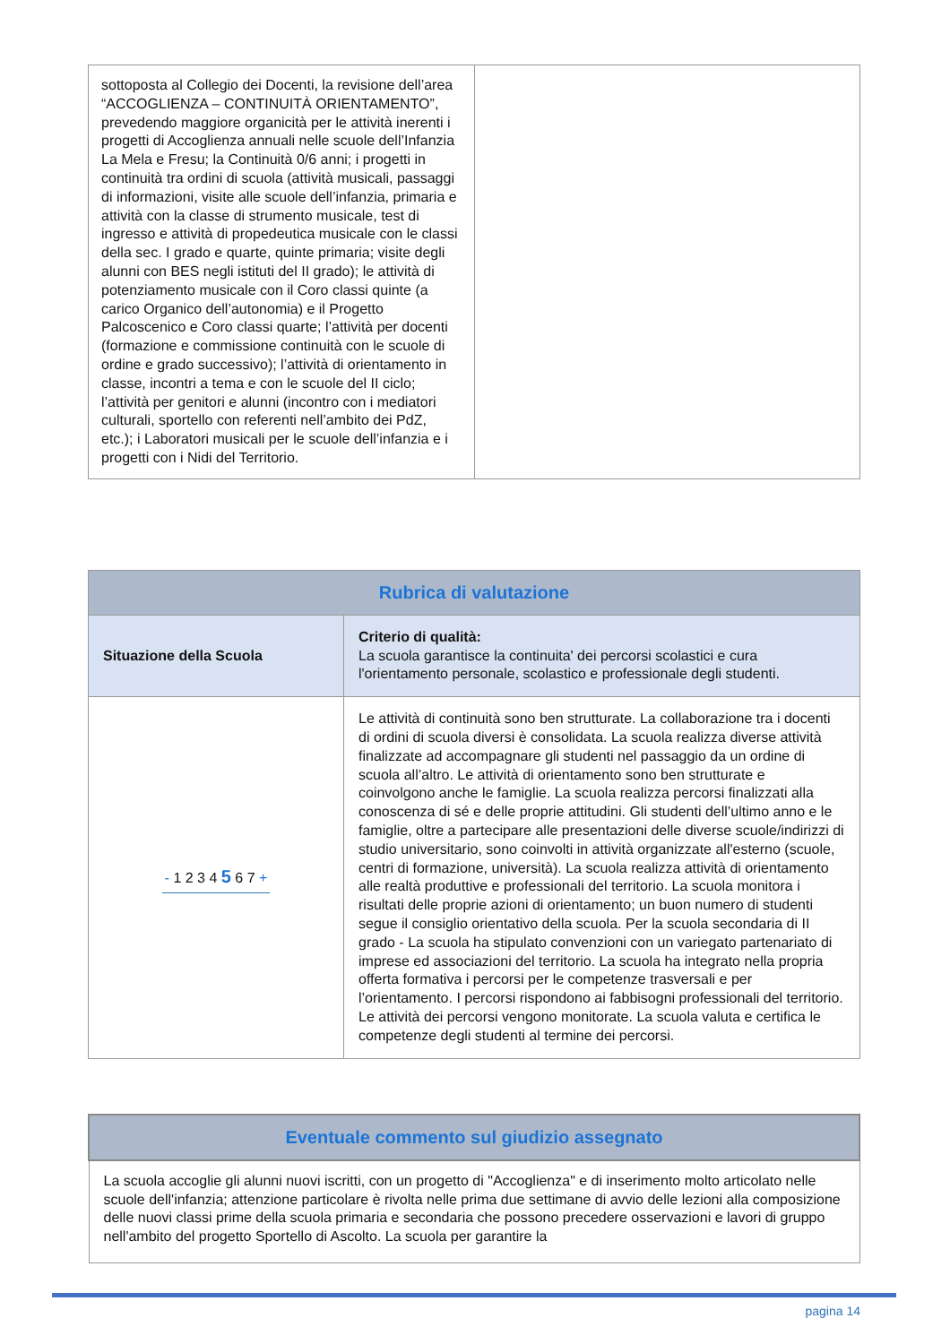| sottoposta al Collegio dei Docenti, la revisione dell’area “ACCOGLIENZA – CONTINUITÀ ORIENTAMENTO”, prevedendo maggiore organicità per le attività inerenti i progetti di Accoglienza annuali nelle scuole dell’Infanzia La Mela e Fresu; la Continuità 0/6 anni; i progetti in continuità tra ordini di scuola (attività musicali, passaggi di informazioni, visite alle scuole dell’infanzia, primaria e attività con la classe di strumento musicale, test di ingresso e attività di propedeutica musicale con le classi della sec. I grado e quarte, quinte primaria; visite degli alunni con BES negli istituti del II grado); le attività di potenziamento musicale con il Coro classi quinte (a carico Organico dell’autonomia) e il Progetto Palcoscenico e Coro classi quarte; l’attività per docenti (formazione e commissione continuità con le scuole di ordine e grado successivo); l’attività di orientamento in classe, incontri a tema e con le scuole del II ciclo; l’attività per genitori e alunni (incontro con i mediatori culturali, sportello con referenti nell’ambito dei PdZ, etc.); i Laboratori musicali per le scuole dell’infanzia e i progetti con i Nidi del Territorio. | |
| Rubrica di valutazione | |
| --- | --- |
| Situazione della Scuola | Criterio di qualità: La scuola garantisce la continuita' dei percorsi scolastici e cura l'orientamento personale, scolastico e professionale degli studenti. |
| - 1 2 3 4 5 6 7 + | Le attività di continuità sono ben strutturate. La collaborazione tra i docenti di ordini di scuola diversi è consolidata. La scuola realizza diverse attività finalizzate ad accompagnare gli studenti nel passaggio da un ordine di scuola all’altro. Le attività di orientamento sono ben strutturate e coinvolgono anche le famiglie. La scuola realizza percorsi finalizzati alla conoscenza di sé e delle proprie attitudini. Gli studenti dell’ultimo anno e le famiglie, oltre a partecipare alle presentazioni delle diverse scuole/indirizzi di studio universitario, sono coinvolti in attività organizzate all'esterno (scuole, centri di formazione, università). La scuola realizza attività di orientamento alle realtà produttive e professionali del territorio. La scuola monitora i risultati delle proprie azioni di orientamento; un buon numero di studenti segue il consiglio orientativo della scuola. Per la scuola secondaria di II grado - La scuola ha stipulato convenzioni con un variegato partenariato di imprese ed associazioni del territorio. La scuola ha integrato nella propria offerta formativa i percorsi per le competenze trasversali e per l’orientamento. I percorsi rispondono ai fabbisogni professionali del territorio. Le attività dei percorsi vengono monitorate. La scuola valuta e certifica le competenze degli studenti al termine dei percorsi. |
| Eventuale commento sul giudizio assegnato |
| --- |
| La scuola accoglie gli alunni nuovi iscritti, con un progetto di "Accoglienza" e di inserimento molto articolato nelle scuole dell'infanzia; attenzione particolare è rivolta nelle prima due settimane di avvio delle lezioni alla composizione delle nuovi classi prime della scuola primaria e secondaria che possono precedere osservazioni e lavori di gruppo nell'ambito del progetto Sportello di Ascolto. La scuola per garantire la |
pagina 14